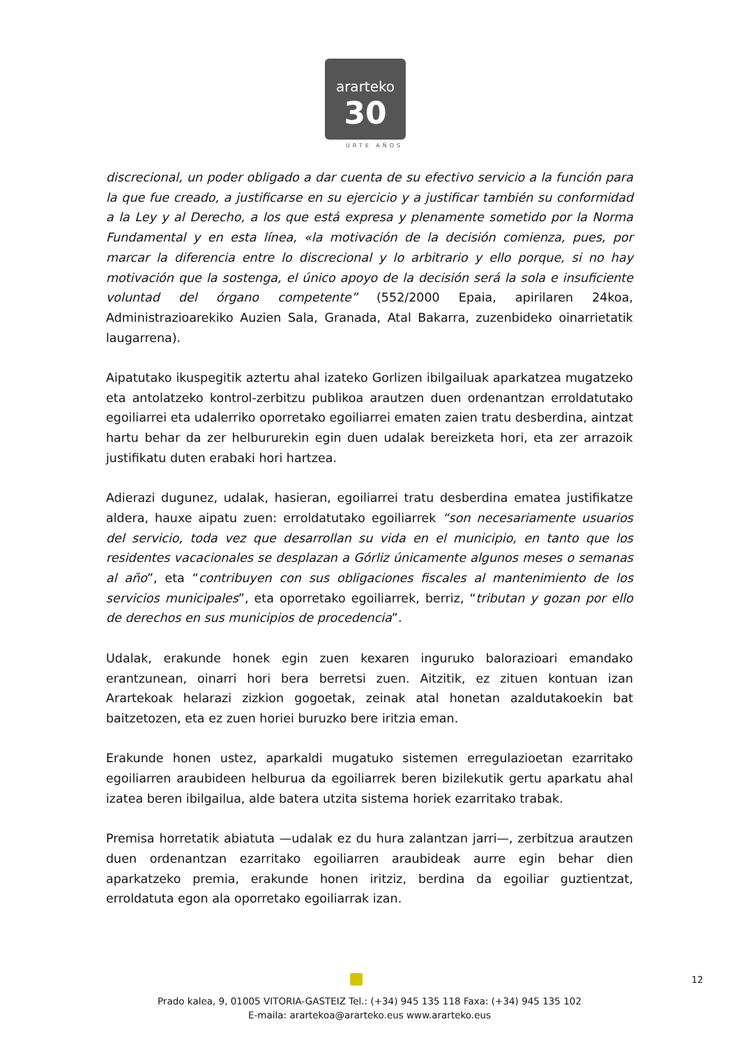ararteko
30
URTE AÑOS
discrecional, un poder obligado a dar cuenta de su efectivo servicio a la función para la que fue creado, a justificarse en su ejercicio y a justificar también su conformidad a la Ley y al Derecho, a los que está expresa y plenamente sometido por la Norma Fundamental y en esta línea, «la motivación de la decisión comienza, pues, por marcar la diferencia entre lo discrecional y lo arbitrario y ello porque, si no hay motivación que la sostenga, el único apoyo de la decisión será la sola e insuficiente voluntad del órgano competente” (552/2000 Epaia, apirilaren 24koa, Administrazioarekiko Auzien Sala, Granada, Atal Bakarra, zuzenbideko oinarrietatik laugarrena).
Aipatutako ikuspegitik aztertu ahal izateko Gorlizen ibilgailuak aparkatzea mugatzeko eta antolatzeko kontrol-zerbitzu publikoa arautzen duen ordenantzan erroldatutako egoiliarrei eta udalerriko oporretako egoiliarrei ematen zaien tratu desberdina, aintzat hartu behar da zer helbururekin egin duen udalak bereizketa hori, eta zer arrazoik justifikatu duten erabaki hori hartzea.
Adierazi dugunez, udalak, hasieran, egoiliarrei tratu desberdina ematea justifikatze aldera, hauxe aipatu zuen: erroldatutako egoiliarrek “son necesariamente usuarios del servicio, toda vez que desarrollan su vida en el municipio, en tanto que los residentes vacacionales se desplazan a Górliz únicamente algunos meses o semanas al año”, eta “contribuyen con sus obligaciones fiscales al mantenimiento de los servicios municipales”, eta oporretako egoiliarrek, berriz, “tributan y gozan por ello de derechos en sus municipios de procedencia”.
Udalak, erakunde honek egin zuen kexaren inguruko balorazioari emandako erantzunean, oinarri hori bera berretsi zuen. Aitzitik, ez zituen kontuan izan Arartekoak helarazi zizkion gogoetak, zeinak atal honetan azaldutakoekin bat baitzetozen, eta ez zuen horiei buruzko bere iritzia eman.
Erakunde honen ustez, aparkaldi mugatuko sistemen erregulazioetan ezarritako egoiliarren araubideen helburua da egoiliarrek beren bizilekutik gertu aparkatu ahal izatea beren ibilgailua, alde batera utzita sistema horiek ezarritako trabak.
Premisa horretatik abiatuta —udalak ez du hura zalantzan jarri—, zerbitzua arautzen duen ordenantzan ezarritako egoiliarren araubideak aurre egin behar dien aparkatzeko premia, erakunde honen iritziz, berdina da egoiliar guztientzat, erroldatuta egon ala oporretako egoiliarrak izan.
12
Prado kalea, 9, 01005 VITORIA-GASTEIZ Tel.: (+34) 945 135 118 Faxa: (+34) 945 135 102
E-maila: arartekoa@ararteko.eus www.ararteko.eus